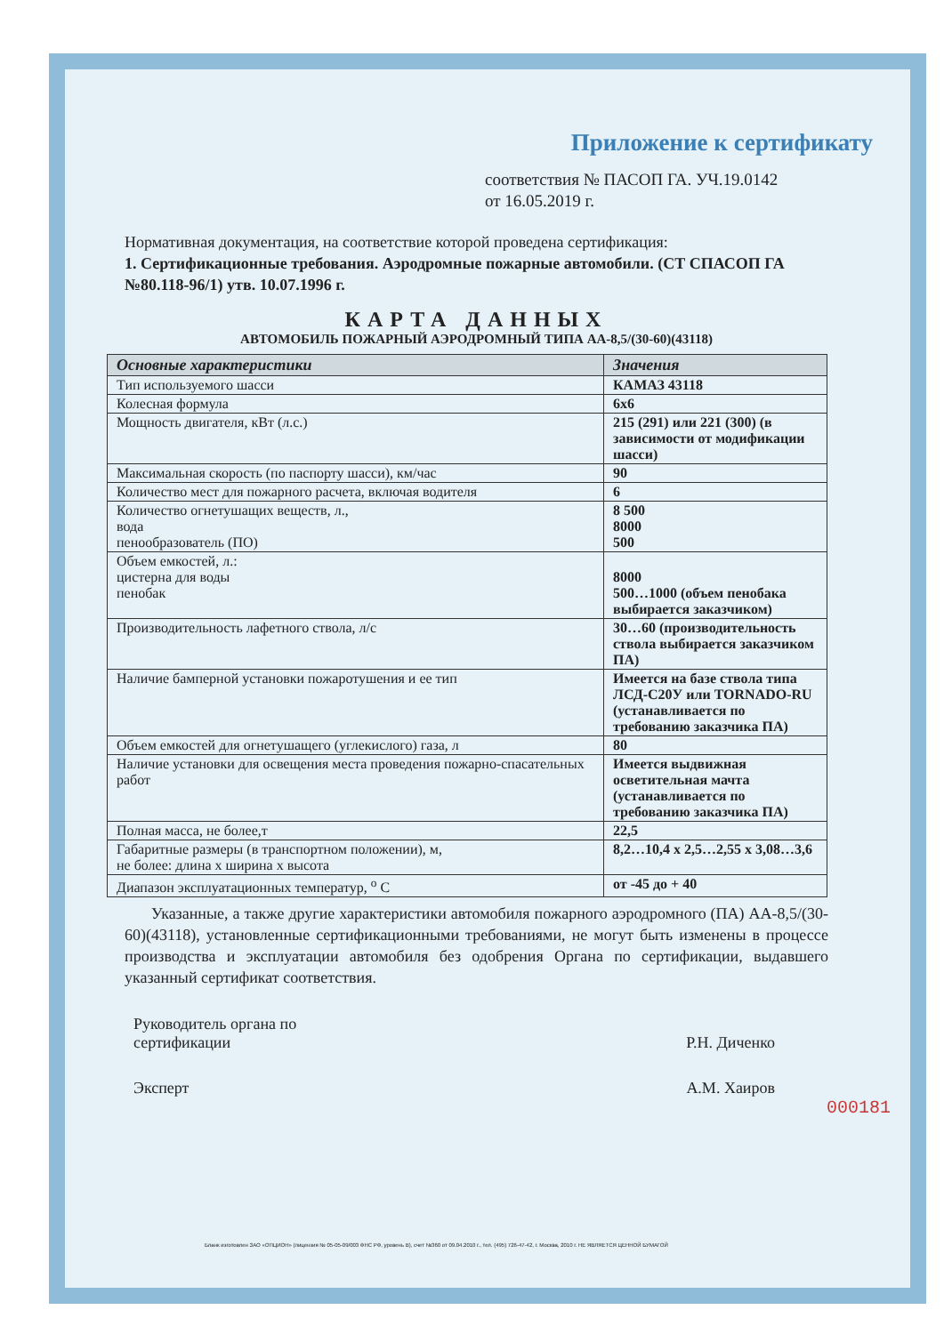Приложение к сертификату
соответствия № ПАСОП ГА. УЧ.19.0142
от 16.05.2019 г.
Нормативная документация, на соответствие которой проведена сертификация:
1. Сертификационные требования. Аэродромные пожарные автомобили. (СТ СПАСОП ГА №80.118-96/1) утв. 10.07.1996 г.
КАРТА ДАННЫХ
АВТОМОБИЛЬ ПОЖАРНЫЙ АЭРОДРОМНЫЙ ТИПА АА-8,5/(30-60)(43118)
| Основные характеристики | Значения |
| --- | --- |
| Тип используемого шасси | КАМАЗ 43118 |
| Колесная формула | 6х6 |
| Мощность двигателя, кВт (л.с.) | 215 (291) или 221 (300) (в зависимости от модификации шасси) |
| Максимальная скорость (по паспорту шасси), км/час | 90 |
| Количество мест для пожарного расчета, включая водителя | 6 |
| Количество огнетушащих веществ, л., вода пенообразователь (ПО) | 8 500 8000 500 |
| Объем емкостей, л.: цистерна для воды пенобак | 8000 500…1000 (объем пенобака выбирается заказчиком) |
| Производительность лафетного ствола, л/с | 30…60 (производительность ствола выбирается заказчиком ПА) |
| Наличие бамперной установки пожаротушения и ее тип | Имеется на базе ствола типа ЛСД-С20У или TORNADO-RU (устанавливается по требованию заказчика ПА) |
| Объем емкостей для огнетушащего (углекислого) газа, л | 80 |
| Наличие установки для освещения места проведения пожарно-спасательных работ | Имеется выдвижная осветительная мачта (устанавливается по требованию заказчика ПА) |
| Полная масса, не более,т | 22,5 |
| Габаритные размеры (в транспортном положении), м, не более: длина х ширина х высота | 8,2…10,4 х 2,5…2,55 х 3,08…3,6 |
| Диапазон эксплуатационных температур, <sup>о</sup> С | от -45 до + 40 |
Указанные, а также другие характеристики автомобиля пожарного аэродромного (ПА) АА-8,5/(30-60)(43118), установленные сертификационными требованиями, не могут быть изменены в процессе производства и эксплуатации автомобиля без одобрения Органа по сертификации, выдавшего указанный сертификат соответствия.
Руководитель органа по
сертификации
Р.Н. Диченко
Эксперт А.М. Хаиров
000181
Бланк изготовлен ЗАО «ОПЦИОН» (лицензия № 05-05-09/003 ФНС РФ, уровень В), счет №360 от 09.04.2010 г., тел. (495) 726-47-42, г. Москва, 2010 г. НЕ ЯВЛЯЕТСЯ ЦЕННОЙ БУМАГОЙ